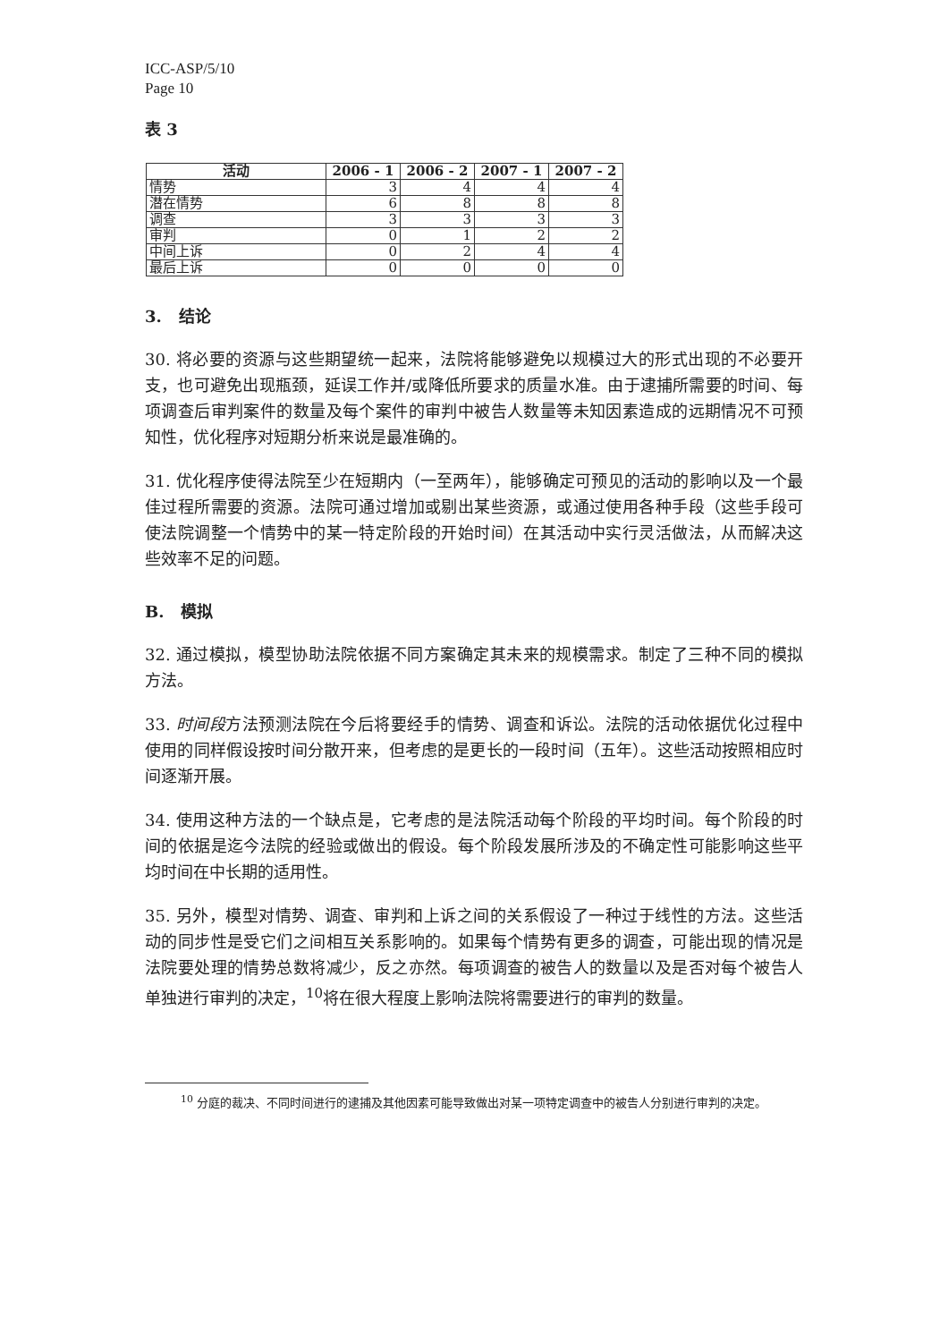ICC-ASP/5/10
Page 10
表 3
| 活动 | 2006 - 1 | 2006 - 2 | 2007 - 1 | 2007 - 2 |
| --- | --- | --- | --- | --- |
| 情势 | 3 | 4 | 4 | 4 |
| 潜在情势 | 6 | 8 | 8 | 8 |
| 调查 | 3 | 3 | 3 | 3 |
| 审判 | 0 | 1 | 2 | 2 |
| 中间上诉 | 0 | 2 | 4 | 4 |
| 最后上诉 | 0 | 0 | 0 | 0 |
3. 结论
30. 将必要的资源与这些期望统一起来，法院将能够避免以规模过大的形式出现的不必要开支，也可避免出现瓶颈，延误工作并/或降低所要求的质量水准。由于逮捕所需要的时间、每项调查后审判案件的数量及每个案件的审判中被告人数量等未知因素造成的远期情况不可预知性，优化程序对短期分析来说是最准确的。
31. 优化程序使得法院至少在短期内（一至两年），能够确定可预见的活动的影响以及一个最佳过程所需要的资源。法院可通过增加或剔出某些资源，或通过使用各种手段（这些手段可使法院调整一个情势中的某一特定阶段的开始时间）在其活动中实行灵活做法，从而解决这些效率不足的问题。
B. 模拟
32. 通过模拟，模型协助法院依据不同方案确定其未来的规模需求。制定了三种不同的模拟方法。
33. 时间段方法预测法院在今后将要经手的情势、调查和诉讼。法院的活动依据优化过程中使用的同样假设按时间分散开来，但考虑的是更长的一段时间（五年）。这些活动按照相应时间逐渐开展。
34. 使用这种方法的一个缺点是，它考虑的是法院活动每个阶段的平均时间。每个阶段的时间的依据是迄今法院的经验或做出的假设。每个阶段发展所涉及的不确定性可能影响这些平均时间在中长期的适用性。
35. 另外，模型对情势、调查、审判和上诉之间的关系假设了一种过于线性的方法。这些活动的同步性是受它们之间相互关系影响的。如果每个情势有更多的调查，可能出现的情况是法院要处理的情势总数将减少，反之亦然。每项调查的被告人的数量以及是否对每个被告人单独进行审判的决定，<sup>10</sup>将在很大程度上影响法院将需要进行的审判的数量。
<sup>10</sup> 分庭的裁决、不同时间进行的逮捕及其他因素可能导致做出对某一项特定调查中的被告人分别进行审判的决定。